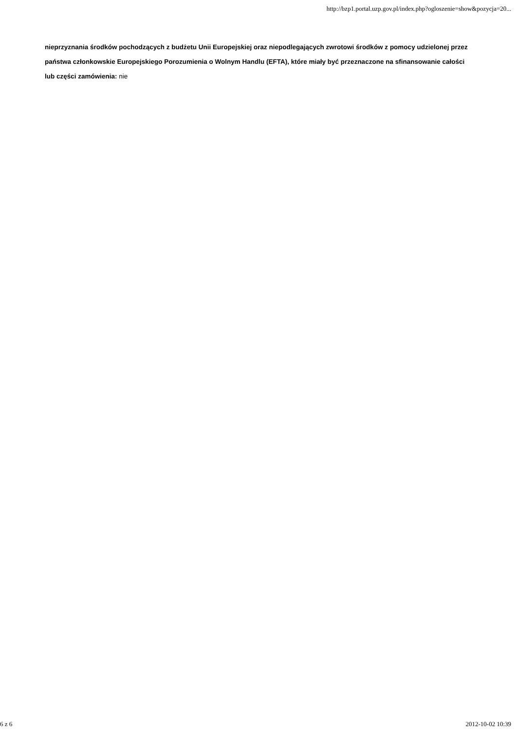http://bzp1.portal.uzp.gov.pl/index.php?ogloszenie=show&pozycja=20...
nieprzyznania środków pochodzących z budżetu Unii Europejskiej oraz niepodlegających zwrotowi środków z pomocy udzielonej przez państwa członkowskie Europejskiego Porozumienia o Wolnym Handlu (EFTA), które miały być przeznaczone na sfinansowanie całości lub części zamówienia: nie
6 z 6 2012-10-02 10:39